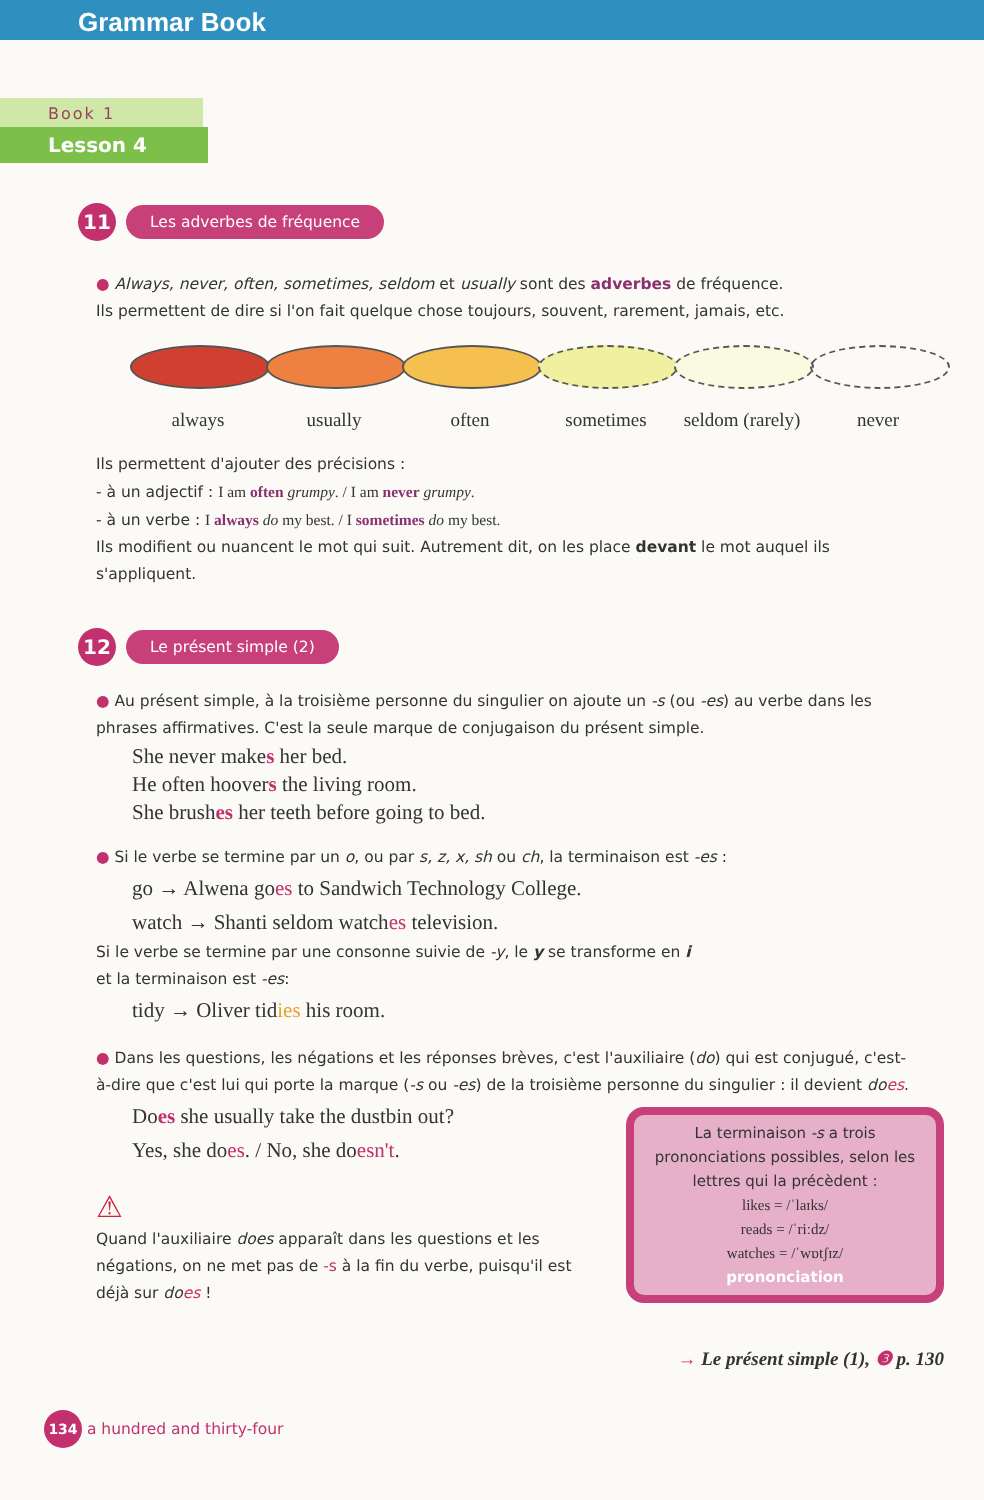Grammar Book
Book 1
Lesson 4
11 Les adverbes de fréquence
● Always, never, often, sometimes, seldom et usually sont des adverbes de fréquence.
Ils permettent de dire si l'on fait quelque chose toujours, souvent, rarement, jamais, etc.
always usually often sometimes seldom (rarely)
never
Ils permettent d'ajouter des précisions :
- à un adjectif : I am often grumpy. / I am never grumpy.
- à un verbe : I always do my best. / I sometimes do my best.
Ils modifient ou nuancent le mot qui suit. Autrement dit, on les place devant le mot auquel ils s'appliquent.
12 Le présent simple (2)
● Au présent simple, à la troisième personne du singulier on ajoute un -s (ou -es) au verbe dans les phrases affirmatives. C'est la seule marque de conjugaison du présent simple.
She never makes her bed.
He often hoovers the living room.
She brushes her teeth before going to bed.
● Si le verbe se termine par un o, ou par s, z, x, sh ou ch, la terminaison est -es :
go → Alwena goes to Sandwich Technology College.
watch → Shanti seldom watches television.
Si le verbe se termine par une consonne suivie de -y, le y se transforme en i
et la terminaison est -es:
tidy → Oliver tidies his room.
● Dans les questions, les négations et les réponses brèves, c'est l'auxiliaire (do) qui est conjugué, c'est-à-dire que c'est lui qui porte la marque (-s ou -es) de la troisième personne du singulier : il devient does.
Does she usually take the dustbin out?
Yes, she does. / No, she doesn't.
La terminaison -s a trois prononciations possibles, selon les lettres qui la précèdent :
likes = /ˈlaɪks/
reads = /ˈriːdz/
watches = /ˈwɒtʃɪz/
prononciation
⚠
Quand l'auxiliaire does apparaît dans les questions et les négations, on ne met pas de -s à la fin du verbe, puisqu'il est déjà sur does !
→ Le présent simple (1), ❸ p. 130
134 a hundred and thirty-four